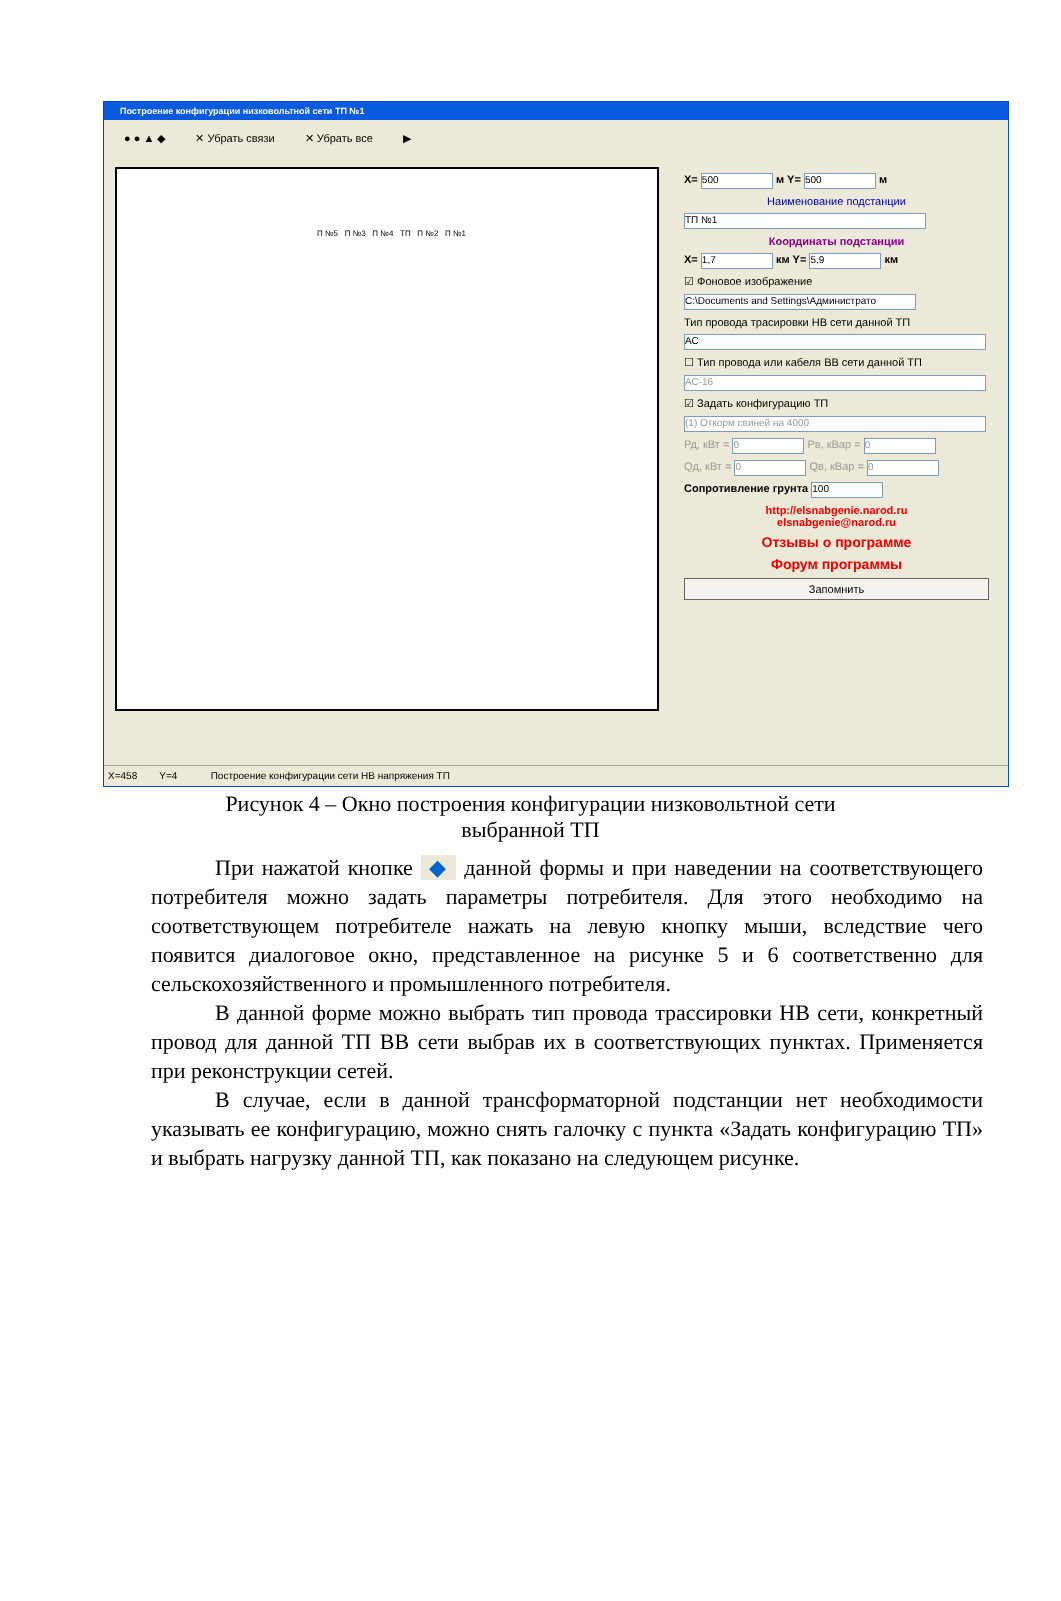Построение конфигурации низковольтной сети ТП №1
● ● ▲ ◆ ✕ Убрать связи ✕ Убрать все ▶
П №5 П №3 П №4 ТП П №2 П №1
X= 500 м Y= 500 м
Наименование подстанции
ТП №1
Координаты подстанции
X= 1,7 км Y= 5,9 км
☑ Фоновое изображение
C:\Documents and Settings\Администрато
Тип провода трасировки НВ сети данной ТП
АС
☐ Тип провода или кабеля ВВ сети данной ТП
АС-16
☑ Задать конфигурацию ТП
(1) Откорм свиней на 4000
Рд, кВт = 0 Рв, кВар = 0
Qд, кВт = 0 Qв, кВар = 0
Сопротивление грунта 100
http://elsnabgenie.narod.ru
elsnabgenie@narod.ru
Отзывы о программе
Форум программы
Запомнить
X=458 Y=4 Построение конфигурации сети НВ напряжения ТП
Рисунок 4 – Окно построения конфигурации низковольтной сети
выбранной ТП
При нажатой кнопке ◆ данной формы и при наведении на соответствующего потребителя можно задать параметры потребителя. Для этого необходимо на соответствующем потребителе нажать на левую кнопку мыши, вследствие чего появится диалоговое окно, представленное на рисунке 5 и 6 соответственно для сельскохозяйственного и промышленного потребителя.
В данной форме можно выбрать тип провода трассировки НВ сети, конкретный провод для данной ТП ВВ сети выбрав их в соответствующих пунктах. Применяется при реконструкции сетей.
В случае, если в данной трансформаторной подстанции нет необходимости указывать ее конфигурацию, можно снять галочку с пункта «Задать конфигурацию ТП» и выбрать нагрузку данной ТП, как показано на следующем рисунке.